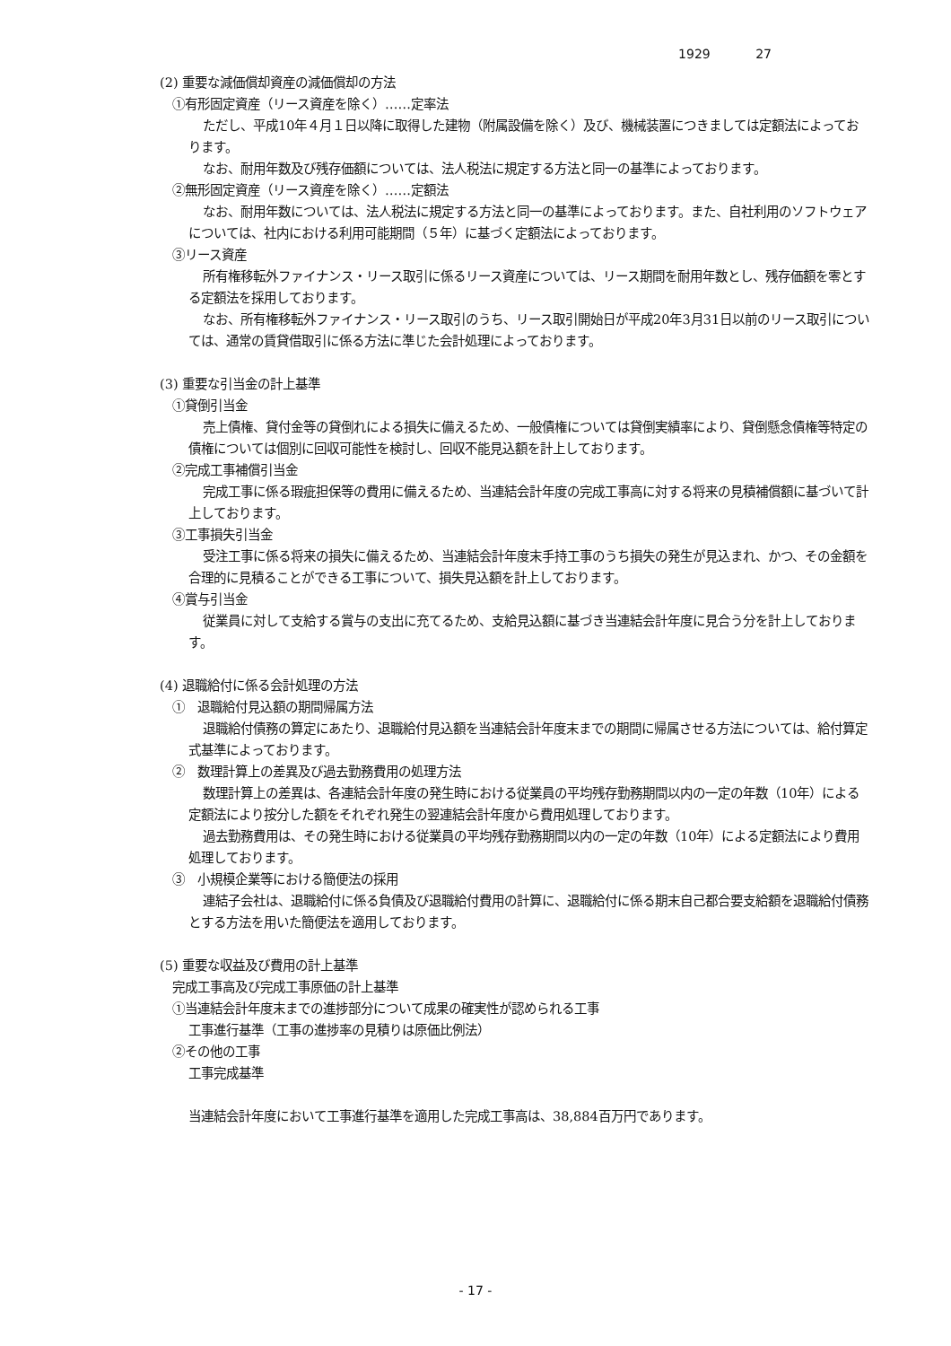1929 27
(2) 重要な減価償却資産の減価償却の方法
①有形固定資産（リース資産を除く）……定率法
ただし、平成10年４月１日以降に取得した建物（附属設備を除く）及び、機械装置につきましては定額法によっております。
なお、耐用年数及び残存価額については、法人税法に規定する方法と同一の基準によっております。
②無形固定資産（リース資産を除く）……定額法
なお、耐用年数については、法人税法に規定する方法と同一の基準によっております。また、自社利用のソフトウェアについては、社内における利用可能期間（５年）に基づく定額法によっております。
③リース資産
所有権移転外ファイナンス・リース取引に係るリース資産については、リース期間を耐用年数とし、残存価額を零とする定額法を採用しております。
なお、所有権移転外ファイナンス・リース取引のうち、リース取引開始日が平成20年3月31日以前のリース取引については、通常の賃貸借取引に係る方法に準じた会計処理によっております。
(3) 重要な引当金の計上基準
①貸倒引当金
売上債権、貸付金等の貸倒れによる損失に備えるため、一般債権については貸倒実績率により、貸倒懸念債権等特定の債権については個別に回収可能性を検討し、回収不能見込額を計上しております。
②完成工事補償引当金
完成工事に係る瑕疵担保等の費用に備えるため、当連結会計年度の完成工事高に対する将来の見積補償額に基づいて計上しております。
③工事損失引当金
受注工事に係る将来の損失に備えるため、当連結会計年度末手持工事のうち損失の発生が見込まれ、かつ、その金額を合理的に見積ることができる工事について、損失見込額を計上しております。
④賞与引当金
従業員に対して支給する賞与の支出に充てるため、支給見込額に基づき当連結会計年度に見合う分を計上しております。
(4) 退職給付に係る会計処理の方法
①　退職給付見込額の期間帰属方法
退職給付債務の算定にあたり、退職給付見込額を当連結会計年度末までの期間に帰属させる方法については、給付算定式基準によっております。
②　数理計算上の差異及び過去勤務費用の処理方法
数理計算上の差異は、各連結会計年度の発生時における従業員の平均残存勤務期間以内の一定の年数（10年）による定額法により按分した額をそれぞれ発生の翌連結会計年度から費用処理しております。
過去勤務費用は、その発生時における従業員の平均残存勤務期間以内の一定の年数（10年）による定額法により費用処理しております。
③　小規模企業等における簡便法の採用
連結子会社は、退職給付に係る負債及び退職給付費用の計算に、退職給付に係る期末自己都合要支給額を退職給付債務とする方法を用いた簡便法を適用しております。
(5) 重要な収益及び費用の計上基準
完成工事高及び完成工事原価の計上基準
①当連結会計年度末までの進捗部分について成果の確実性が認められる工事
工事進行基準（工事の進捗率の見積りは原価比例法）
②その他の工事
工事完成基準
当連結会計年度において工事進行基準を適用した完成工事高は、38,884百万円であります。
- 17 -